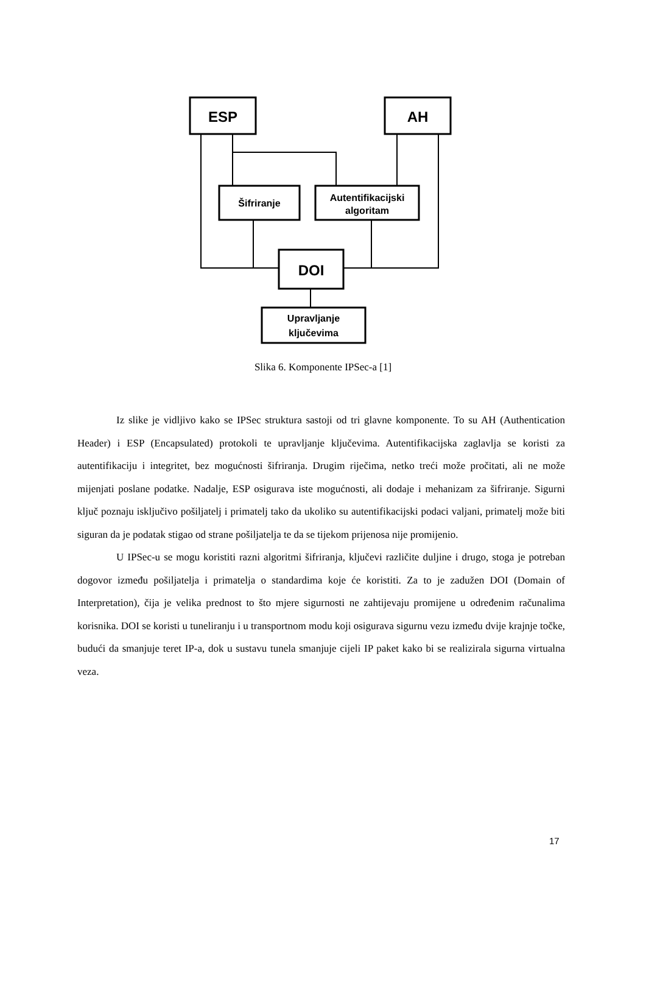ESP
AH
DOI
Šifriranje
Autentifikacijski
algoritam
Upravljanje
ključevima
Slika 6. Komponente IPSec-a [1]
Iz slike je vidljivo kako se IPSec struktura sastoji od tri glavne komponente. To su AH (Authentication Header) i ESP (Encapsulated) protokoli te upravljanje ključevima. Autentifikacijska zaglavlja se koristi za autentifikaciju i integritet, bez mogućnosti šifriranja. Drugim riječima, netko treći može pročitati, ali ne može mijenjati poslane podatke. Nadalje, ESP osigurava iste mogućnosti, ali dodaje i mehanizam za šifriranje. Sigurni ključ poznaju isključivo pošiljatelj i primatelj tako da ukoliko su autentifikacijski podaci valjani, primatelj može biti siguran da je podatak stigao od strane pošiljatelja te da se tijekom prijenosa nije promijenio.
U IPSec-u se mogu koristiti razni algoritmi šifriranja, ključevi različite duljine i drugo, stoga je potreban dogovor između pošiljatelja i primatelja o standardima koje će koristiti. Za to je zadužen DOI (Domain of Interpretation), čija je velika prednost to što mjere sigurnosti ne zahtijevaju promijene u određenim računalima korisnika. DOI se koristi u tuneliranju i u transportnom modu koji osigurava sigurnu vezu između dvije krajnje točke, budući da smanjuje teret IP-a, dok u sustavu tunela smanjuje cijeli IP paket kako bi se realizirala sigurna virtualna veza.
17